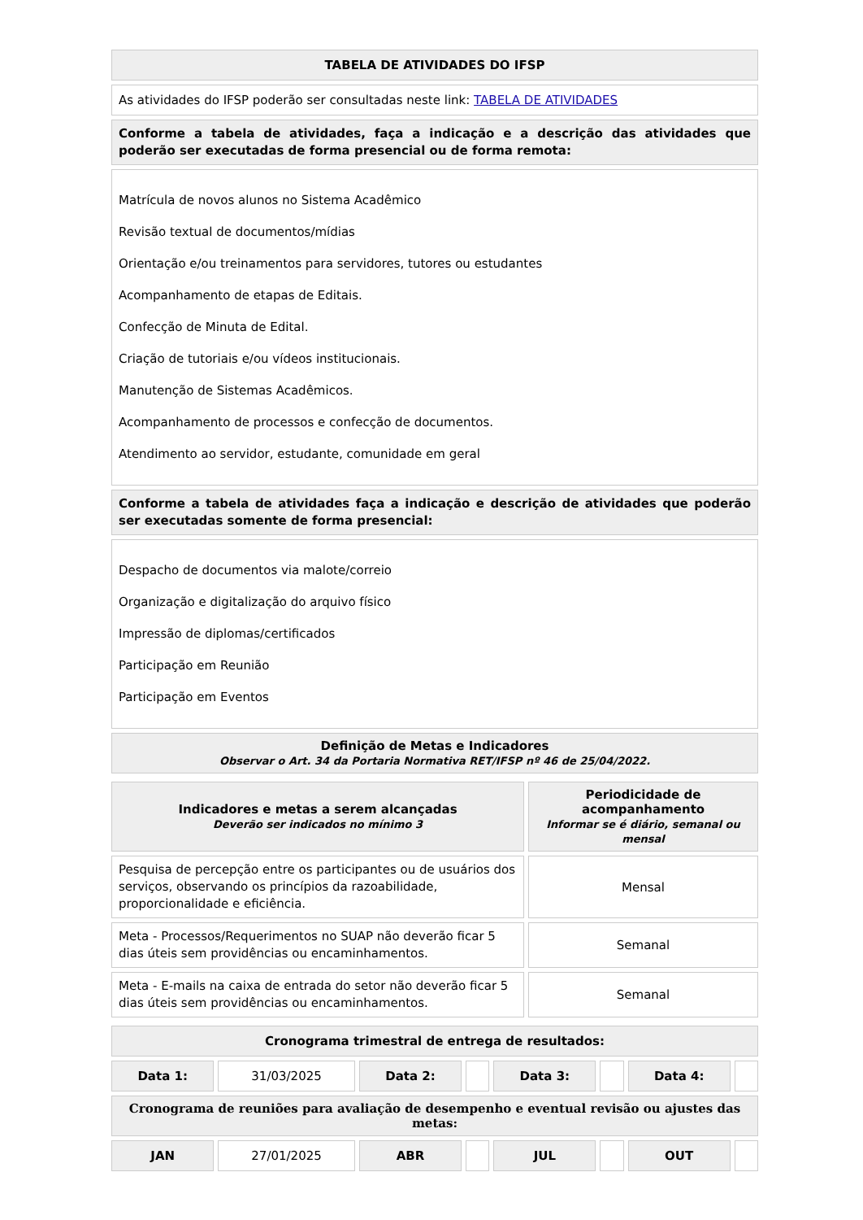| TABELA DE ATIVIDADES DO IFSP |
| As atividades do IFSP poderão ser consultadas neste link: TABELA DE ATIVIDADES |
| Conforme a tabela de atividades, faça a indicação e a descrição das atividades que poderão ser executadas de forma presencial ou de forma remota: |
| Matrícula de novos alunos no Sistema Acadêmico Revisão textual de documentos/mídias Orientação e/ou treinamentos para servidores, tutores ou estudantes Acompanhamento de etapas de Editais. Confecção de Minuta de Edital. Criação de tutoriais e/ou vídeos institucionais. Manutenção de Sistemas Acadêmicos. Acompanhamento de processos e confecção de documentos. Atendimento ao servidor, estudante, comunidade em geral |
| Conforme a tabela de atividades faça a indicação e descrição de atividades que poderão ser executadas somente de forma presencial: |
| Despacho de documentos via malote/correio Organização e digitalização do arquivo físico Impressão de diplomas/certificados Participação em Reunião Participação em Eventos |
| Definição de Metas e Indicadores Observar o Art. 34 da Portaria Normativa RET/IFSP nº 46 de 25/04/2022. |
| Indicadores e metas a serem alcançadas Deverão ser indicados no mínimo 3 | Periodicidade de acompanhamento Informar se é diário, semanal ou mensal |
| --- | --- |
| Pesquisa de percepção entre os participantes ou de usuários dos serviços, observando os princípios da razoabilidade, proporcionalidade e eficiência. | Mensal |
| Meta - Processos/Requerimentos no SUAP não deverão ficar 5 dias úteis sem providências ou encaminhamentos. | Semanal |
| Meta - E-mails na caixa de entrada do setor não deverão ficar 5 dias úteis sem providências ou encaminhamentos. | Semanal |
| Cronograma trimestral de entrega de resultados: | | | | | | | |
| Data 1: | 31/03/2025 | Data 2: | | Data 3: | | Data 4: | |
| Cronograma de reuniões para avaliação de desempenho e eventual revisão ou ajustes das metas: | | | | | | | |
| JAN | 27/01/2025 | ABR | | JUL | | OUT | |